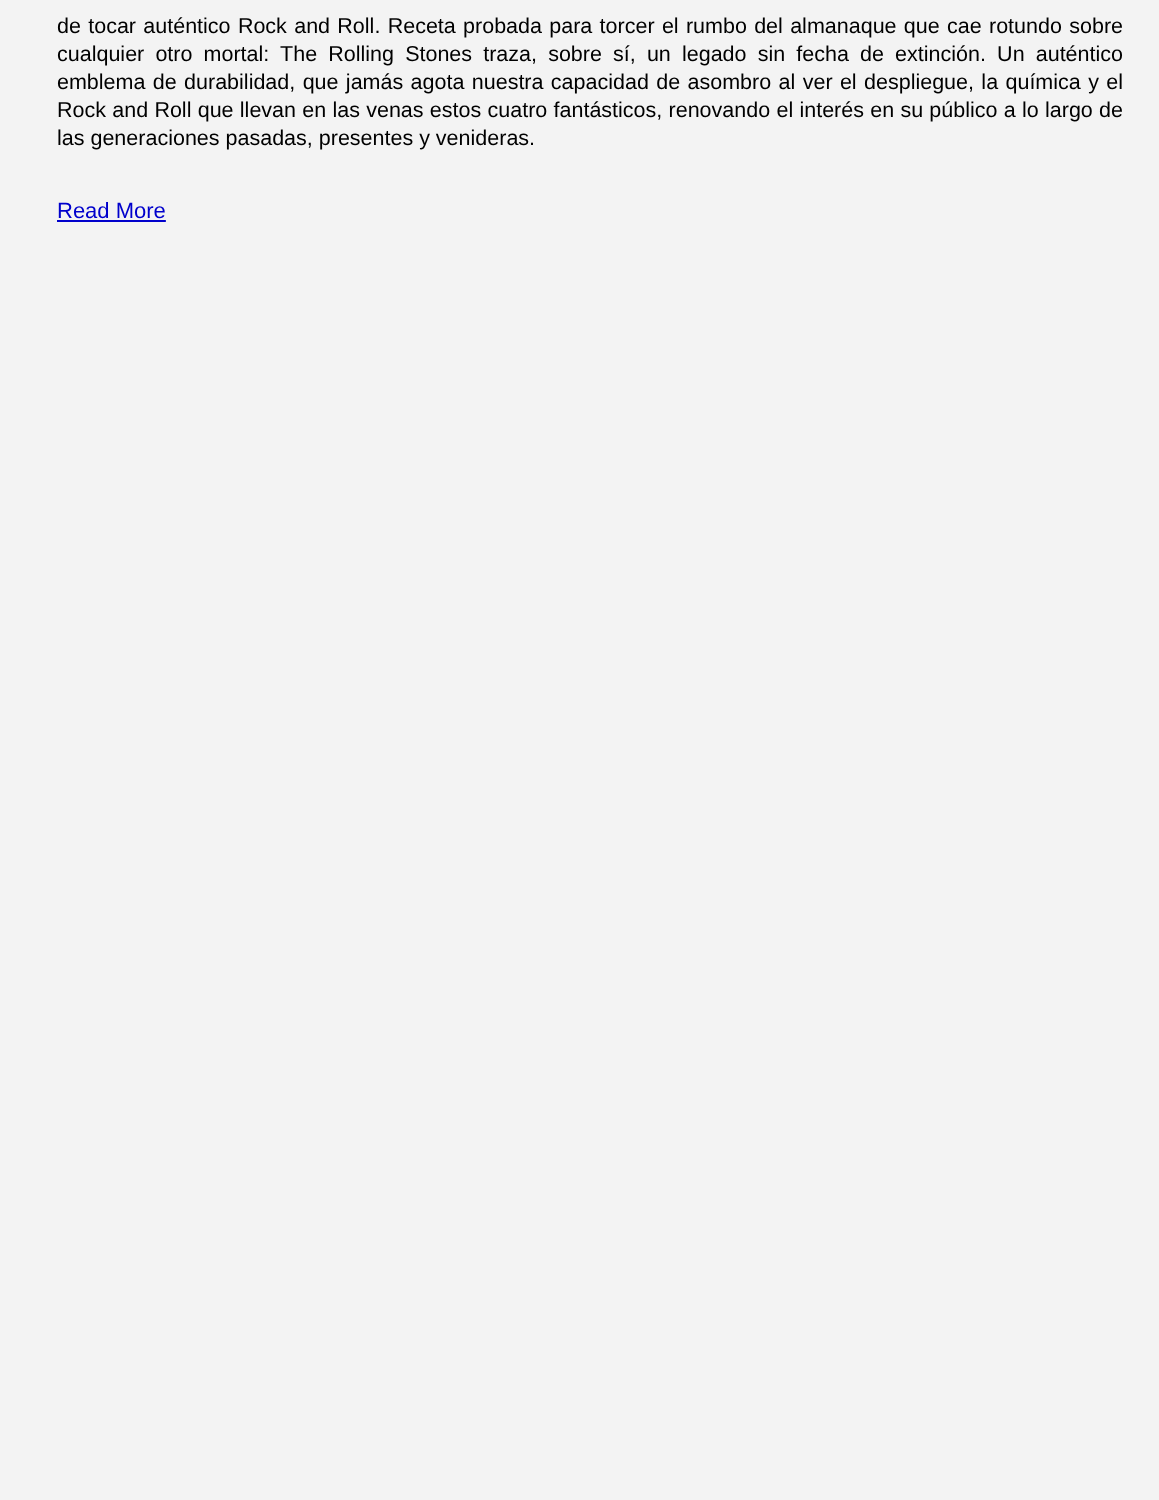de tocar auténtico Rock and Roll. Receta probada para torcer el rumbo del almanaque que cae rotundo sobre cualquier otro mortal: The Rolling Stones traza, sobre sí, un legado sin fecha de extinción. Un auténtico emblema de durabilidad, que jamás agota nuestra capacidad de asombro al ver el despliegue, la química y el Rock and Roll que llevan en las venas estos cuatro fantásticos, renovando el interés en su público a lo largo de las generaciones pasadas, presentes y venideras.
Read More